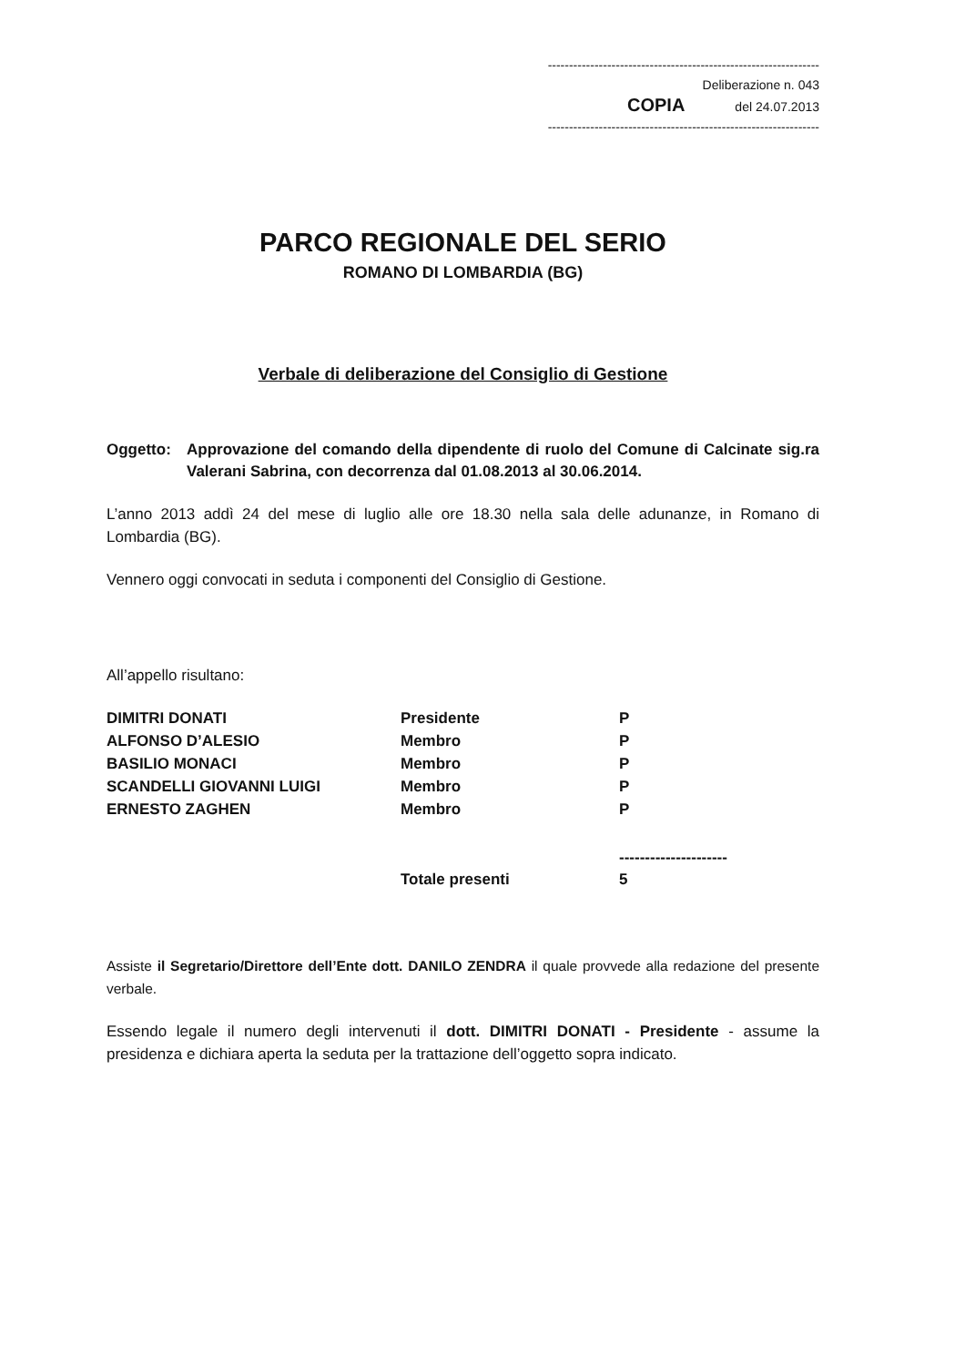----------------------------------------------------------------
Deliberazione n. 043
COPIA del 24.07.2013
----------------------------------------------------------------
PARCO REGIONALE DEL SERIO
ROMANO DI LOMBARDIA (BG)
Verbale di deliberazione del Consiglio di Gestione
Oggetto: Approvazione del comando della dipendente di ruolo del Comune di Calcinate sig.ra Valerani Sabrina, con decorrenza dal 01.08.2013 al 30.06.2014.
L’anno 2013 addì 24 del mese di luglio alle ore 18.30 nella sala delle adunanze, in Romano di Lombardia (BG).
Vennero oggi convocati in seduta i componenti del Consiglio di Gestione.
All’appello risultano:
| DIMITRI DONATI | Presidente | P |
| ALFONSO D’ALESIO | Membro | P |
| BASILIO MONACI | Membro | P |
| SCANDELLI GIOVANNI LUIGI | Membro | P |
| ERNESTO ZAGHEN | Membro | P |
| | | --------------------- |
| | Totale presenti | 5 |
Assiste il Segretario/Direttore dell’Ente dott. DANILO ZENDRA il quale provvede alla redazione del presente verbale.
Essendo legale il numero degli intervenuti il dott. DIMITRI DONATI - Presidente - assume la presidenza e dichiara aperta la seduta per la trattazione dell’oggetto sopra indicato.